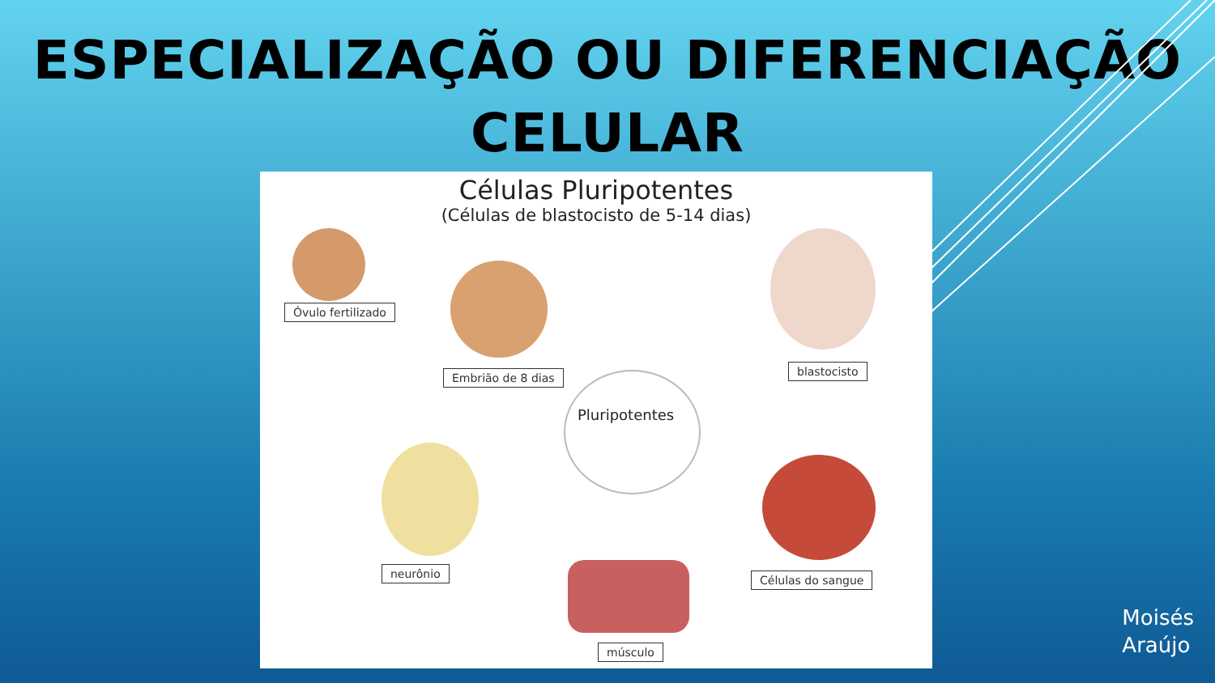ESPECIALIZAÇÃO OU DIFERENCIAÇÃO
CELULAR
Células Pluripotentes
(Células de blastocisto de 5-14 dias)
Óvulo fertilizado
Embrião de 8 dias blastocisto
Pluripotentes
neurônio
músculo
Células do sangue
Moisés
Araújo